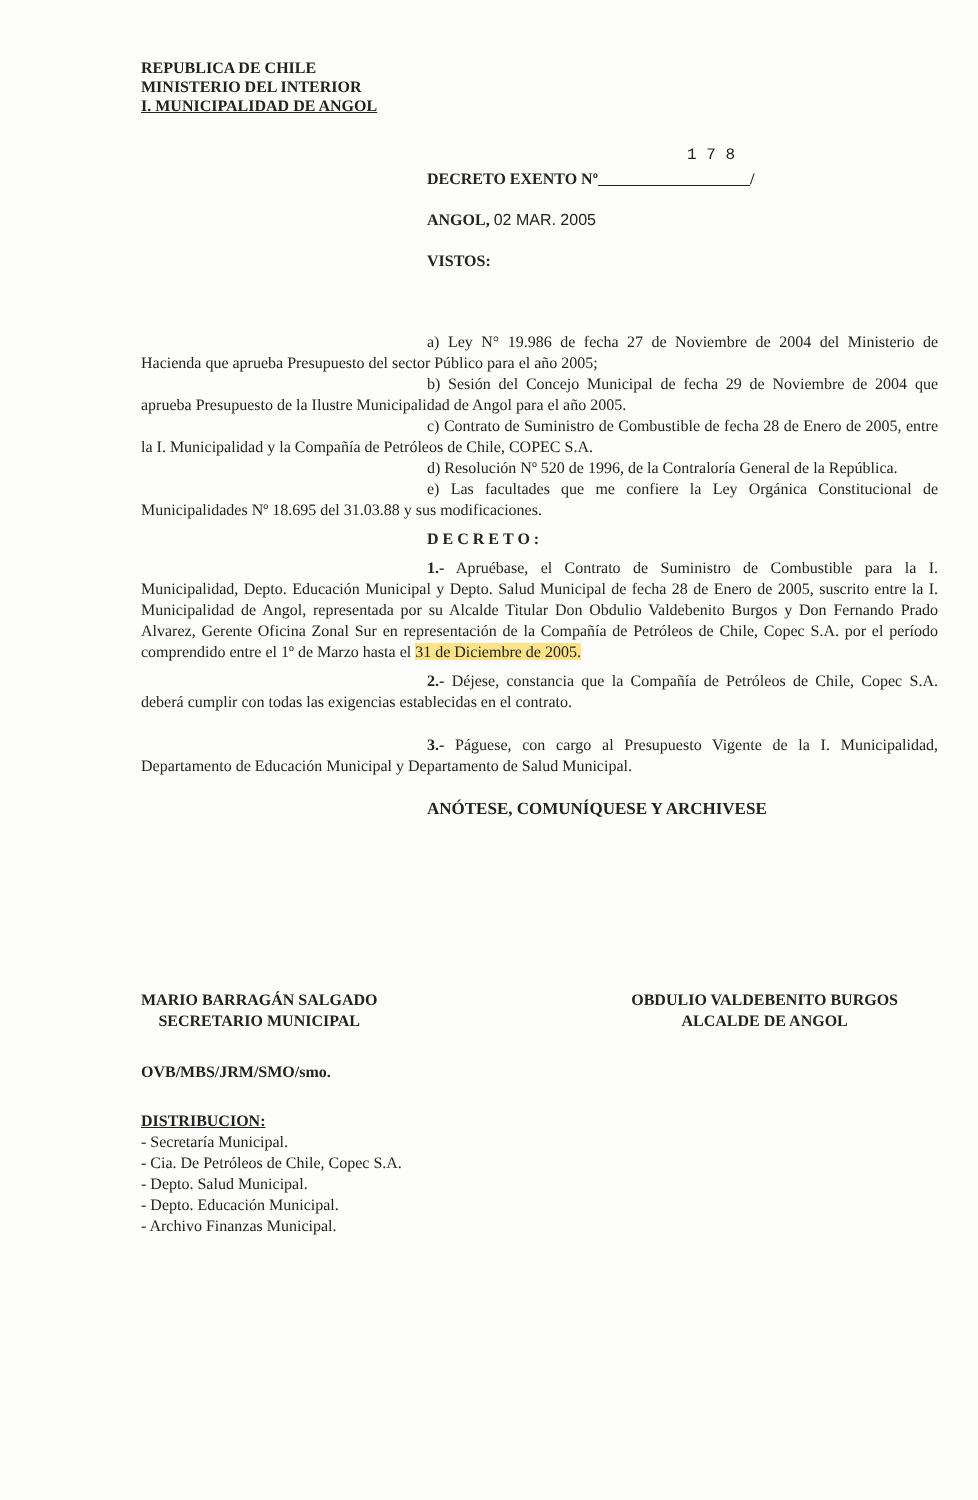REPUBLICA DE CHILE
MINISTERIO DEL INTERIOR
I. MUNICIPALIDAD DE ANGOL
1 7 8
DECRETO EXENTO Nº /
ANGOL, 02 MAR. 2005
VISTOS:
a) Ley N° 19.986 de fecha 27 de Noviembre de 2004 del Ministerio de Hacienda que aprueba Presupuesto del sector Público para el año 2005;
b) Sesión del Concejo Municipal de fecha 29 de Noviembre de 2004 que aprueba Presupuesto de la Ilustre Municipalidad de Angol para el año 2005.
c) Contrato de Suministro de Combustible de fecha 28 de Enero de 2005, entre la I. Municipalidad y la Compañía de Petróleos de Chile, COPEC S.A.
d) Resolución Nº 520 de 1996, de la Contraloría General de la República.
e) Las facultades que me confiere la Ley Orgánica Constitucional de Municipalidades Nº 18.695 del 31.03.88 y sus modificaciones.
DECRETO:
1.- Apruébase, el Contrato de Suministro de Combustible para la I. Municipalidad, Depto. Educación Municipal y Depto. Salud Municipal de fecha 28 de Enero de 2005, suscrito entre la I. Municipalidad de Angol, representada por su Alcalde Titular Don Obdulio Valdebenito Burgos y Don Fernando Prado Alvarez, Gerente Oficina Zonal Sur en representación de la Compañía de Petróleos de Chile, Copec S.A. por el período comprendido entre el 1º de Marzo hasta el 31 de Diciembre de 2005.
2.- Déjese, constancia que la Compañía de Petróleos de Chile, Copec S.A. deberá cumplir con todas las exigencias establecidas en el contrato.
3.- Páguese, con cargo al Presupuesto Vigente de la I. Municipalidad, Departamento de Educación Municipal y Departamento de Salud Municipal.
ANÓTESE, COMUNÍQUESE Y ARCHIVESE
MARIO BARRAGÁN SALGADO
SECRETARIO MUNICIPAL
OBDULIO VALDEBENITO BURGOS
ALCALDE DE ANGOL
OVB/MBS/JRM/SMO/smo.
DISTRIBUCION:
- Secretaría Municipal.
- Cia. De Petróleos de Chile, Copec S.A.
- Depto. Salud Municipal.
- Depto. Educación Municipal.
- Archivo Finanzas Municipal.